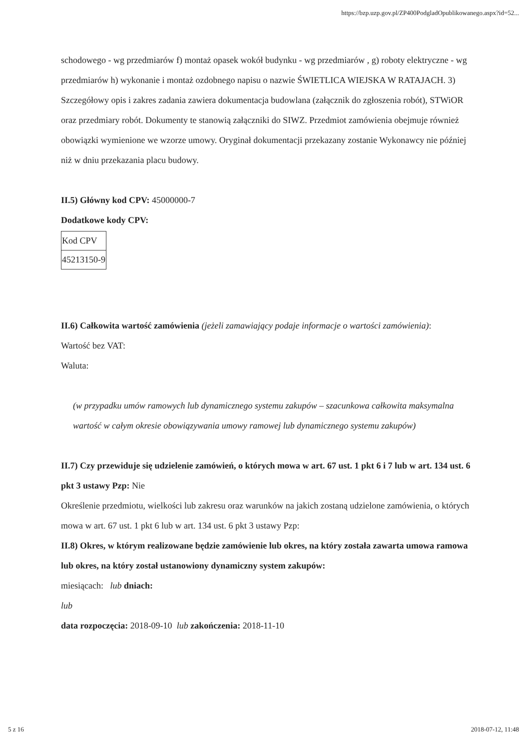https://bzp.uzp.gov.pl/ZP400PodgladOpublikowanego.aspx?id=52...
schodowego - wg przedmiarów f) montaż opasek wokół budynku - wg przedmiarów , g) roboty elektryczne - wg przedmiarów h) wykonanie i montaż ozdobnego napisu o nazwie ŚWIETLICA WIEJSKA W RATAJACH. 3) Szczegółowy opis i zakres zadania zawiera dokumentacja budowlana (załącznik do zgłoszenia robót), STWiOR oraz przedmiary robót. Dokumenty te stanowią załączniki do SIWZ. Przedmiot zamówienia obejmuje również obowiązki wymienione we wzorze umowy. Oryginał dokumentacji przekazany zostanie Wykonawcy nie później niż w dniu przekazania placu budowy.
II.5) Główny kod CPV: 45000000-7
Dodatkowe kody CPV:
| Kod CPV |
| 45213150-9 |
II.6) Całkowita wartość zamówienia (jeżeli zamawiający podaje informacje o wartości zamówienia):
Wartość bez VAT:
Waluta:
(w przypadku umów ramowych lub dynamicznego systemu zakupów – szacunkowa całkowita maksymalna wartość w całym okresie obowiązywania umowy ramowej lub dynamicznego systemu zakupów)
II.7) Czy przewiduje się udzielenie zamówień, o których mowa w art. 67 ust. 1 pkt 6 i 7 lub w art. 134 ust. 6 pkt 3 ustawy Pzp: Nie
Określenie przedmiotu, wielkości lub zakresu oraz warunków na jakich zostaną udzielone zamówienia, o których mowa w art. 67 ust. 1 pkt 6 lub w art. 134 ust. 6 pkt 3 ustawy Pzp:
II.8) Okres, w którym realizowane będzie zamówienie lub okres, na który została zawarta umowa ramowa lub okres, na który został ustanowiony dynamiczny system zakupów:
miesiącach: lub dniach:
lub
data rozpoczęcia: 2018-09-10 lub zakończenia: 2018-11-10
5 z 16 2018-07-12, 11:48